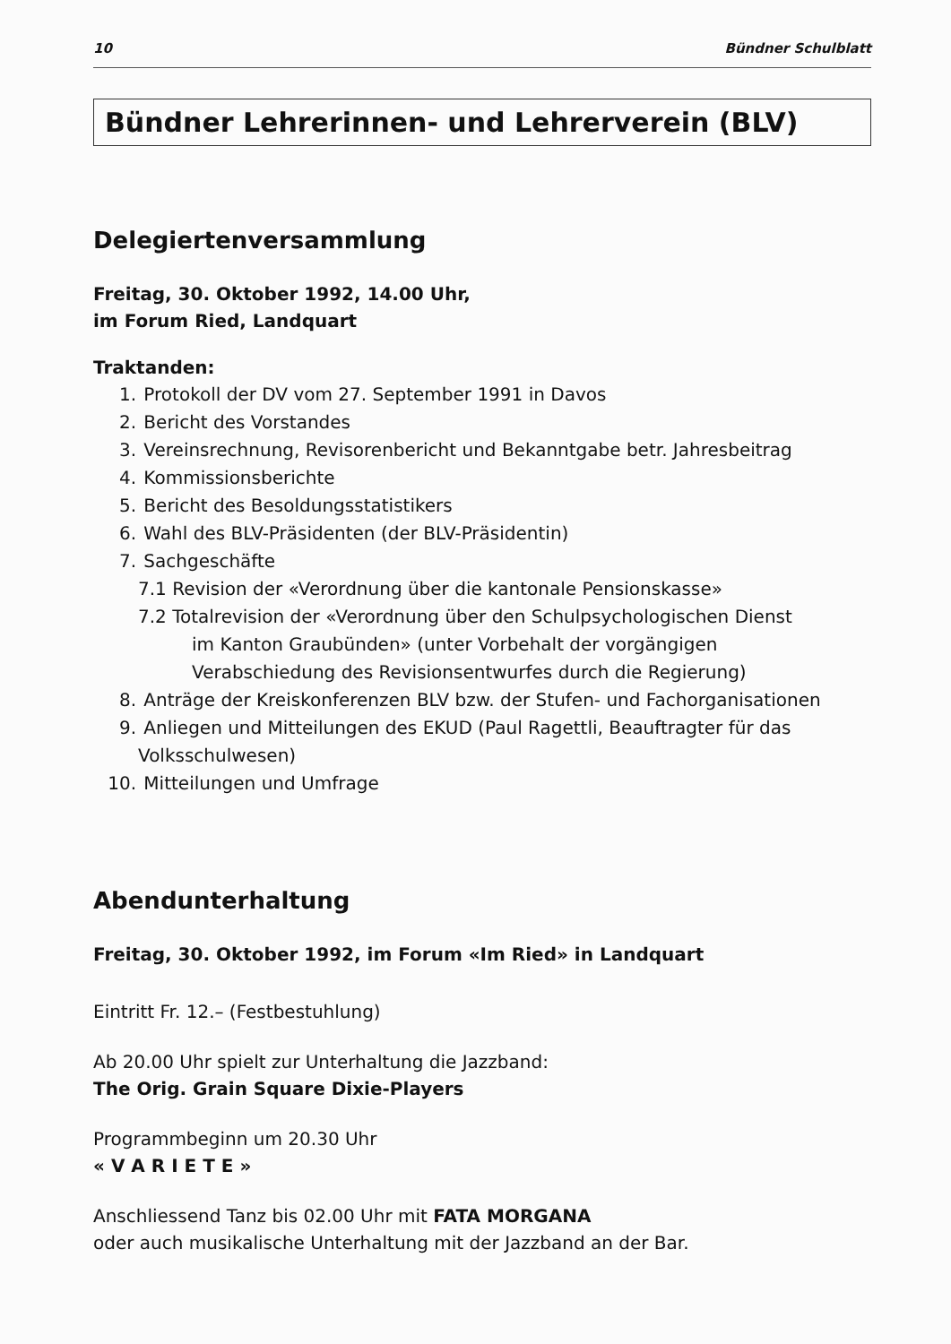10 Bündner Schulblatt
Bündner Lehrerinnen- und Lehrerverein (BLV)
Delegiertenversammlung
Freitag, 30. Oktober 1992, 14.00 Uhr,
im Forum Ried, Landquart
Traktanden:
1. Protokoll der DV vom 27. September 1991 in Davos
2. Bericht des Vorstandes
3. Vereinsrechnung, Revisorenbericht und Bekanntgabe betr. Jahresbeitrag
4. Kommissionsberichte
5. Bericht des Besoldungsstatistikers
6. Wahl des BLV-Präsidenten (der BLV-Präsidentin)
7. Sachgeschäfte
7.1 Revision der «Verordnung über die kantonale Pensionskasse»
7.2 Totalrevision der «Verordnung über den Schulpsychologischen Dienst
im Kanton Graubünden» (unter Vorbehalt der vorgängigen
Verabschiedung des Revisionsentwurfes durch die Regierung)
8. Anträge der Kreiskonferenzen BLV bzw. der Stufen- und Fachorganisationen
9. Anliegen und Mitteilungen des EKUD (Paul Ragettli, Beauftragter für das
Volksschulwesen)
10. Mitteilungen und Umfrage
Abendunterhaltung
Freitag, 30. Oktober 1992, im Forum «Im Ried» in Landquart
Eintritt Fr. 12.– (Festbestuhlung)
Ab 20.00 Uhr spielt zur Unterhaltung die Jazzband:
The Orig. Grain Square Dixie-Players
Programmbeginn um 20.30 Uhr
« V A R I E T E »
Anschliessend Tanz bis 02.00 Uhr mit FATA MORGANA
oder auch musikalische Unterhaltung mit der Jazzband an der Bar.